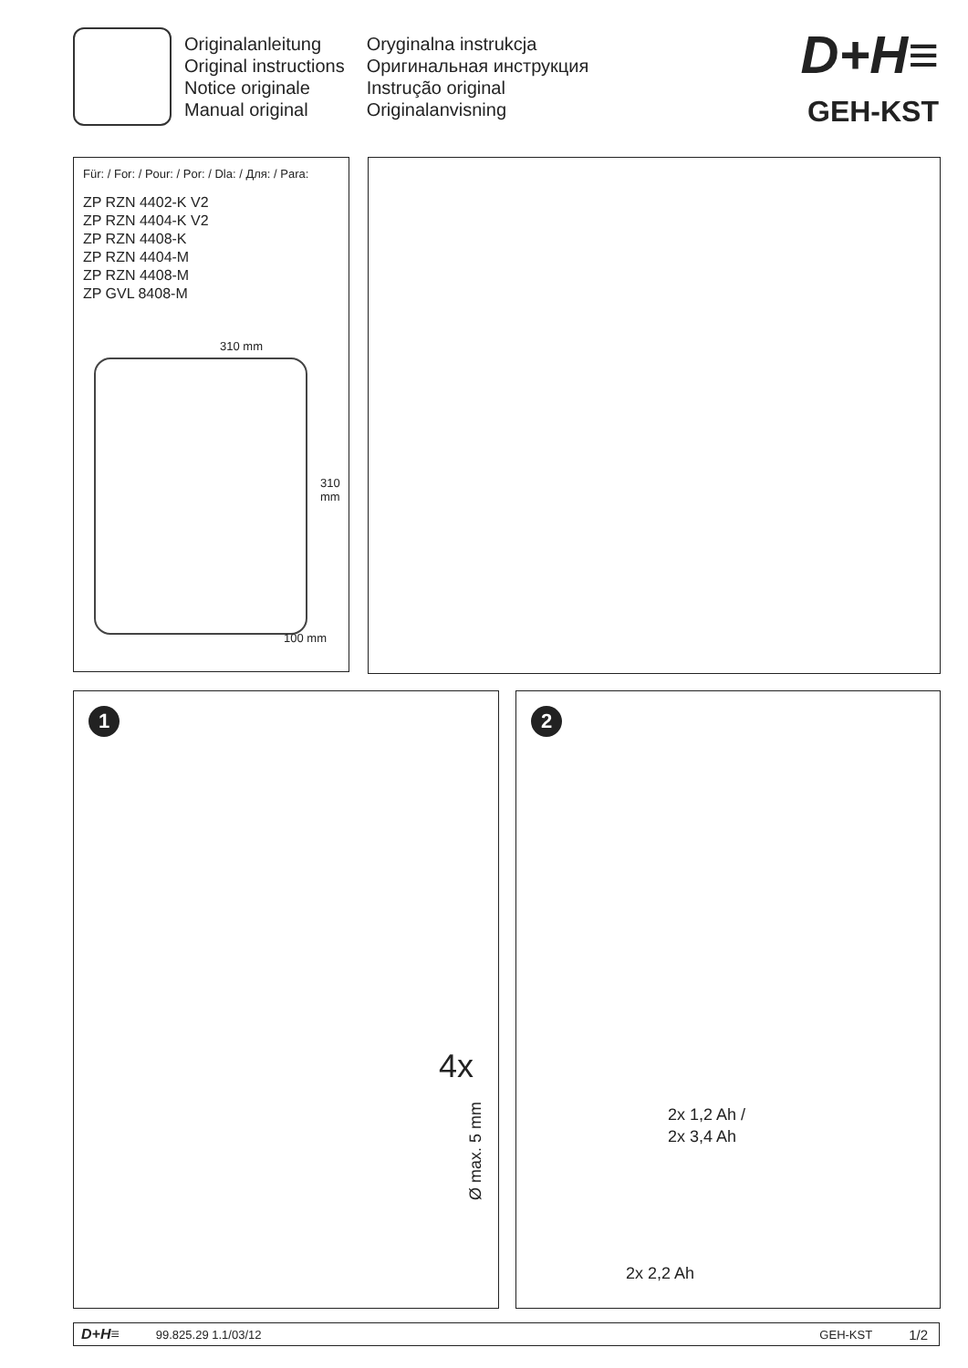Originalanleitung
Original instructions
Notice originale
Manual original
Oryginalna instrukcja
Оригинальная инструкция
Instrução original
Originalanvisning
D+H≡
GEH-KST
Für: / For: / Pour: / Por: / Dla: / Для: / Para:
ZP RZN 4402-K V2
ZP RZN 4404-K V2
ZP RZN 4408-K
ZP RZN 4404-M
ZP RZN 4408-M
ZP GVL 8408-M
310 mm
310 mm
100 mm
1
4x
Ø max. 5 mm
2
2x 1,2 Ah /
2x 3,4 Ah
2x 2,2 Ah
D+H≡ 99.825.29 1.1/03/12 GEH-KST 1/2